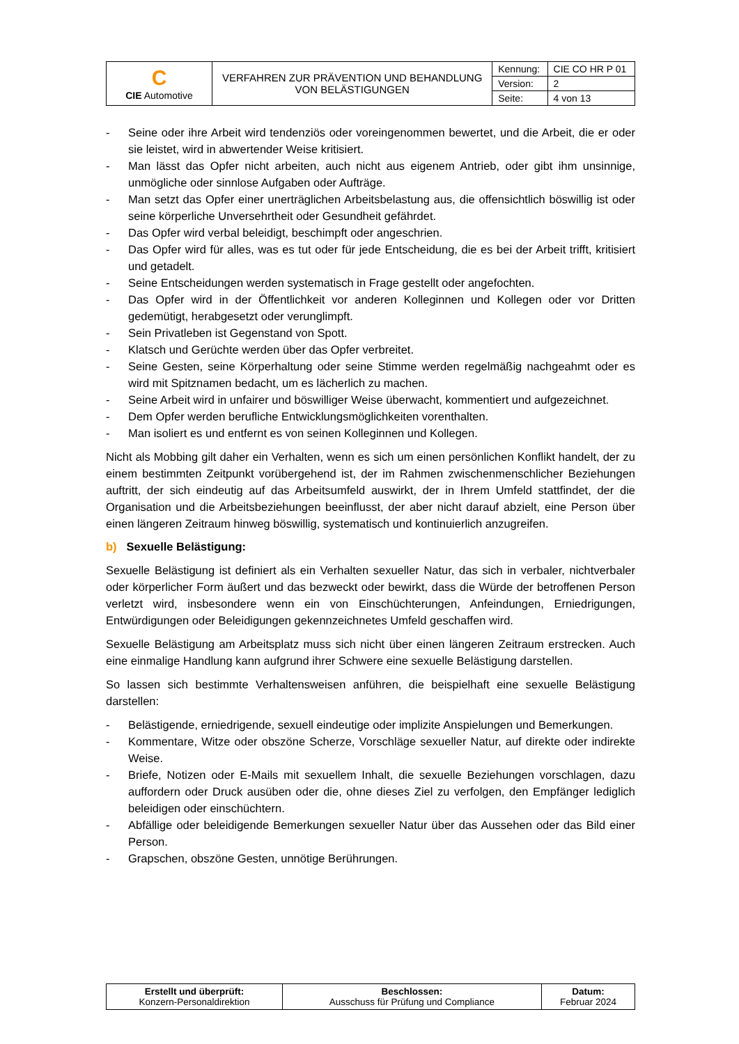| C CIE Automotive | VERFAHREN ZUR PRÄVENTION UND BEHANDLUNG VON BELÄSTIGUNGEN | Kennung: | CIE CO HR P 01 |
| | | Version: | 2 |
| | | Seite: | 4 von 13 |
- Seine oder ihre Arbeit wird tendenziös oder voreingenommen bewertet, und die Arbeit, die er oder sie leistet, wird in abwertender Weise kritisiert.
- Man lässt das Opfer nicht arbeiten, auch nicht aus eigenem Antrieb, oder gibt ihm unsinnige, unmögliche oder sinnlose Aufgaben oder Aufträge.
- Man setzt das Opfer einer unerträglichen Arbeitsbelastung aus, die offensichtlich böswillig ist oder seine körperliche Unversehrtheit oder Gesundheit gefährdet.
- Das Opfer wird verbal beleidigt, beschimpft oder angeschrien.
- Das Opfer wird für alles, was es tut oder für jede Entscheidung, die es bei der Arbeit trifft, kritisiert und getadelt.
- Seine Entscheidungen werden systematisch in Frage gestellt oder angefochten.
- Das Opfer wird in der Öffentlichkeit vor anderen Kolleginnen und Kollegen oder vor Dritten gedemütigt, herabgesetzt oder verunglimpft.
- Sein Privatleben ist Gegenstand von Spott.
- Klatsch und Gerüchte werden über das Opfer verbreitet.
- Seine Gesten, seine Körperhaltung oder seine Stimme werden regelmäßig nachgeahmt oder es wird mit Spitznamen bedacht, um es lächerlich zu machen.
- Seine Arbeit wird in unfairer und böswilliger Weise überwacht, kommentiert und aufgezeichnet.
- Dem Opfer werden berufliche Entwicklungsmöglichkeiten vorenthalten.
- Man isoliert es und entfernt es von seinen Kolleginnen und Kollegen.
Nicht als Mobbing gilt daher ein Verhalten, wenn es sich um einen persönlichen Konflikt handelt, der zu einem bestimmten Zeitpunkt vorübergehend ist, der im Rahmen zwischenmenschlicher Beziehungen auftritt, der sich eindeutig auf das Arbeitsumfeld auswirkt, der in Ihrem Umfeld stattfindet, der die Organisation und die Arbeitsbeziehungen beeinflusst, der aber nicht darauf abzielt, eine Person über einen längeren Zeitraum hinweg böswillig, systematisch und kontinuierlich anzugreifen.
b) Sexuelle Belästigung:
Sexuelle Belästigung ist definiert als ein Verhalten sexueller Natur, das sich in verbaler, nichtverbaler oder körperlicher Form äußert und das bezweckt oder bewirkt, dass die Würde der betroffenen Person verletzt wird, insbesondere wenn ein von Einschüchterungen, Anfeindungen, Erniedrigungen, Entwürdigungen oder Beleidigungen gekennzeichnetes Umfeld geschaffen wird.
Sexuelle Belästigung am Arbeitsplatz muss sich nicht über einen längeren Zeitraum erstrecken. Auch eine einmalige Handlung kann aufgrund ihrer Schwere eine sexuelle Belästigung darstellen.
So lassen sich bestimmte Verhaltensweisen anführen, die beispielhaft eine sexuelle Belästigung darstellen:
- Belästigende, erniedrigende, sexuell eindeutige oder implizite Anspielungen und Bemerkungen.
- Kommentare, Witze oder obszöne Scherze, Vorschläge sexueller Natur, auf direkte oder indirekte Weise.
- Briefe, Notizen oder E-Mails mit sexuellem Inhalt, die sexuelle Beziehungen vorschlagen, dazu auffordern oder Druck ausüben oder die, ohne dieses Ziel zu verfolgen, den Empfänger lediglich beleidigen oder einschüchtern.
- Abfällige oder beleidigende Bemerkungen sexueller Natur über das Aussehen oder das Bild einer Person.
- Grapschen, obszöne Gesten, unnötige Berührungen.
| Erstellt und überprüft: Konzern-Personaldirektion | Beschlossen: Ausschuss für Prüfung und Compliance | Datum: Februar 2024 |